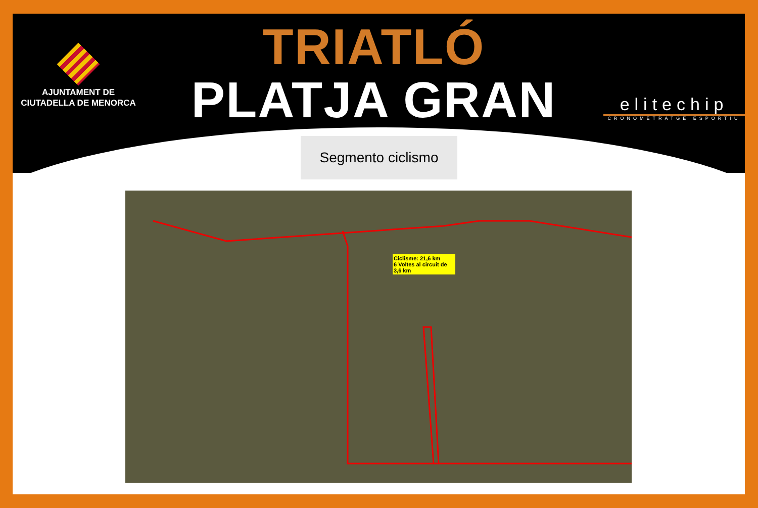AJUNTAMENT DE
CIUTADELLA DE MENORCA
TRIATLÓ
PLATJA GRAN
elitechip
CRONOMETRATGE ESPORTIU
Segmento ciclismo
Ciclisme: 21,6 km
6 Voltes al circuit de 3,6 km